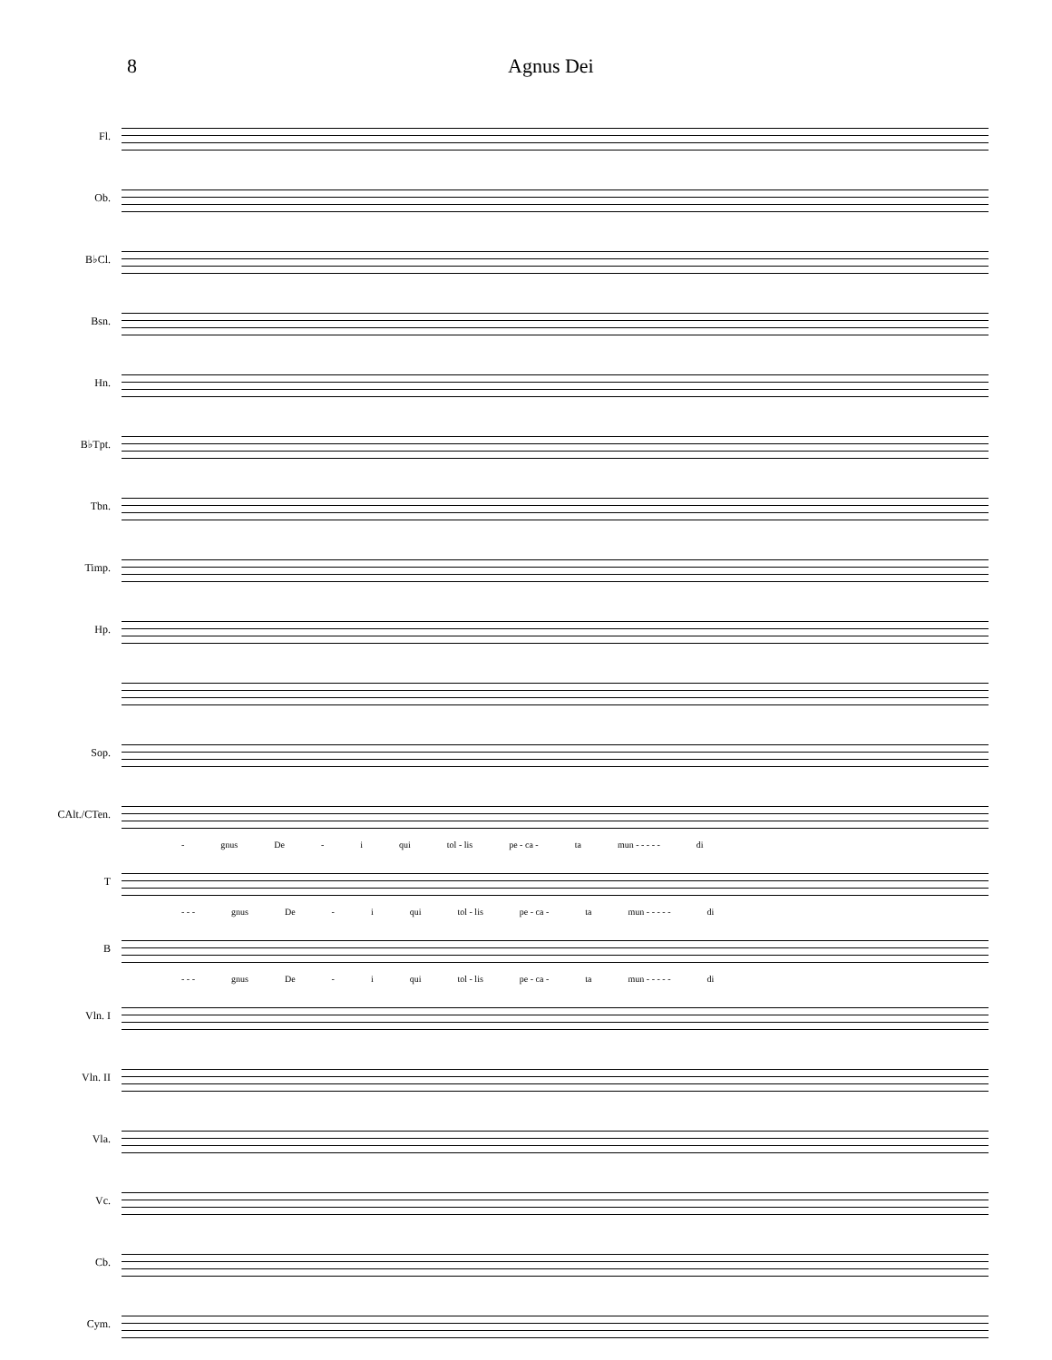8 Agnus Dei
Fl.
Ob.
B♭Cl.
Bsn.
Hn.
B♭Tpt.
Tbn.
Timp.
Hp.
Sop.
CAlt./CTen.
- gnus De - i qui tol - lis pe - ca - ta mun - - - - - di
T
- - - gnus De - i qui tol - lis pe - ca - ta mun - - - - - di
B
- - - gnus De - i qui tol - lis pe - ca - ta mun - - - - - di
Vln. I
Vln. II
Vla.
Vc.
Cb.
Cym.